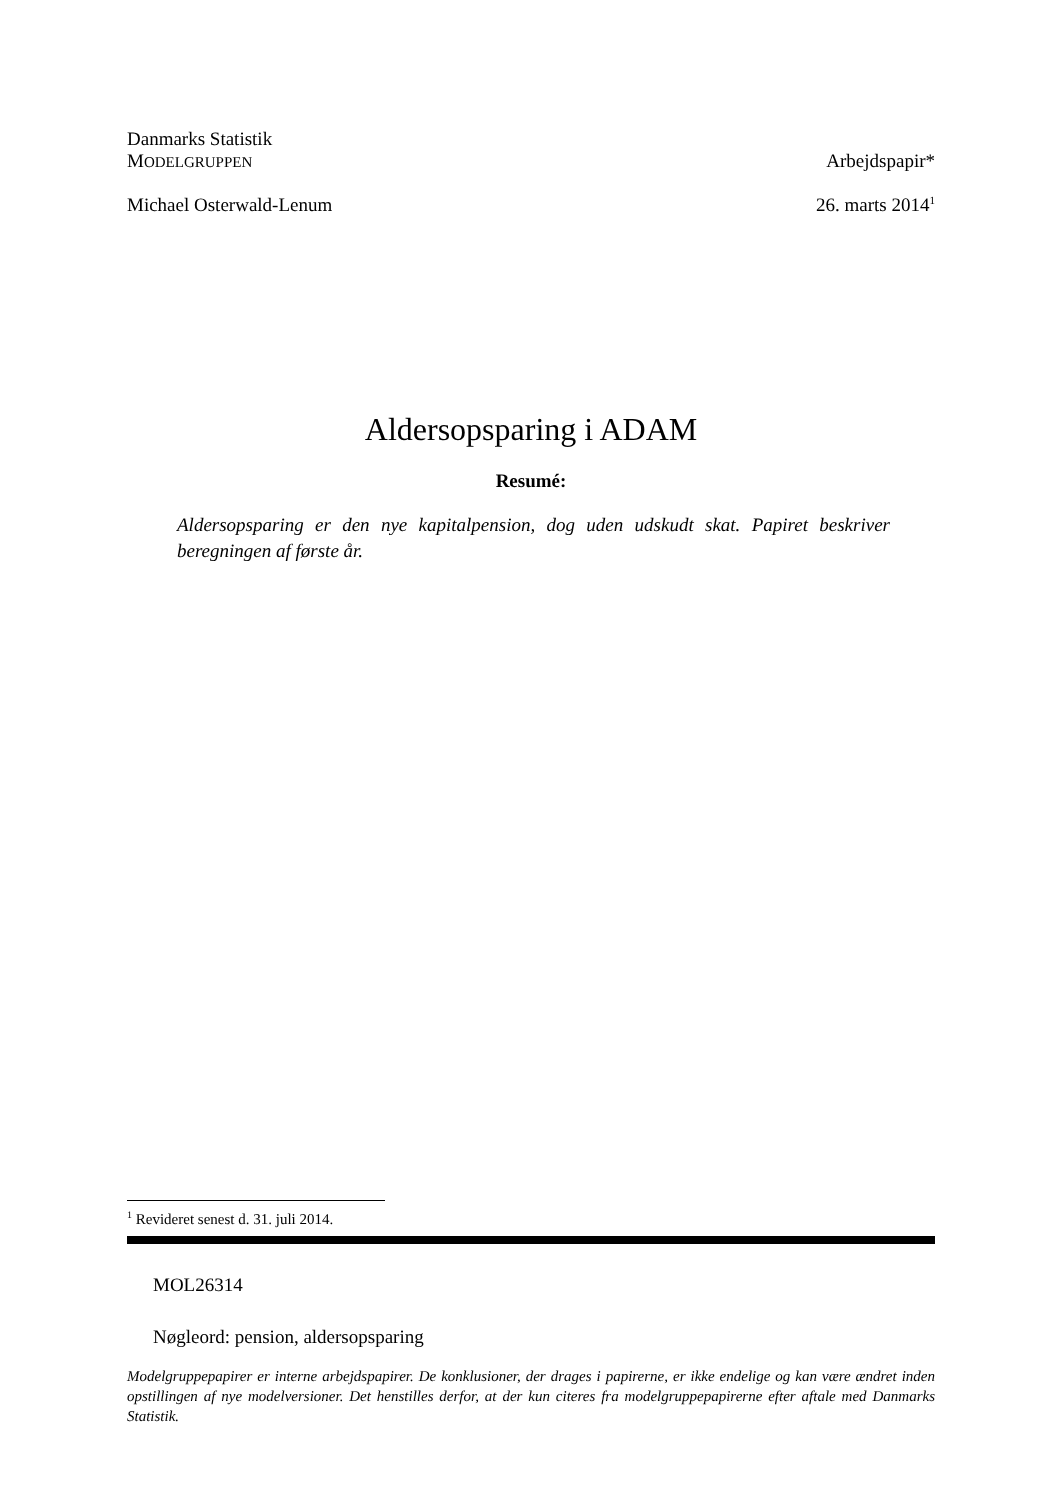Danmarks Statistik
MODELGRUPPEN Arbejdspapir*
Michael Osterwald-Lenum 26. marts 2014<sup>1</sup>
Aldersopsparing i ADAM
Resumé:
Aldersopsparing er den nye kapitalpension, dog uden udskudt skat. Papiret beskriver beregningen af første år.
<sup>1</sup> Revideret senest d. 31. juli 2014.
MOL26314
Nøgleord: pension, aldersopsparing
Modelgruppepapirer er interne arbejdspapirer. De konklusioner, der drages i papirerne, er ikke endelige og kan være ændret inden opstillingen af nye modelversioner. Det henstilles derfor, at der kun citeres fra modelgruppepapirerne efter aftale med Danmarks Statistik.